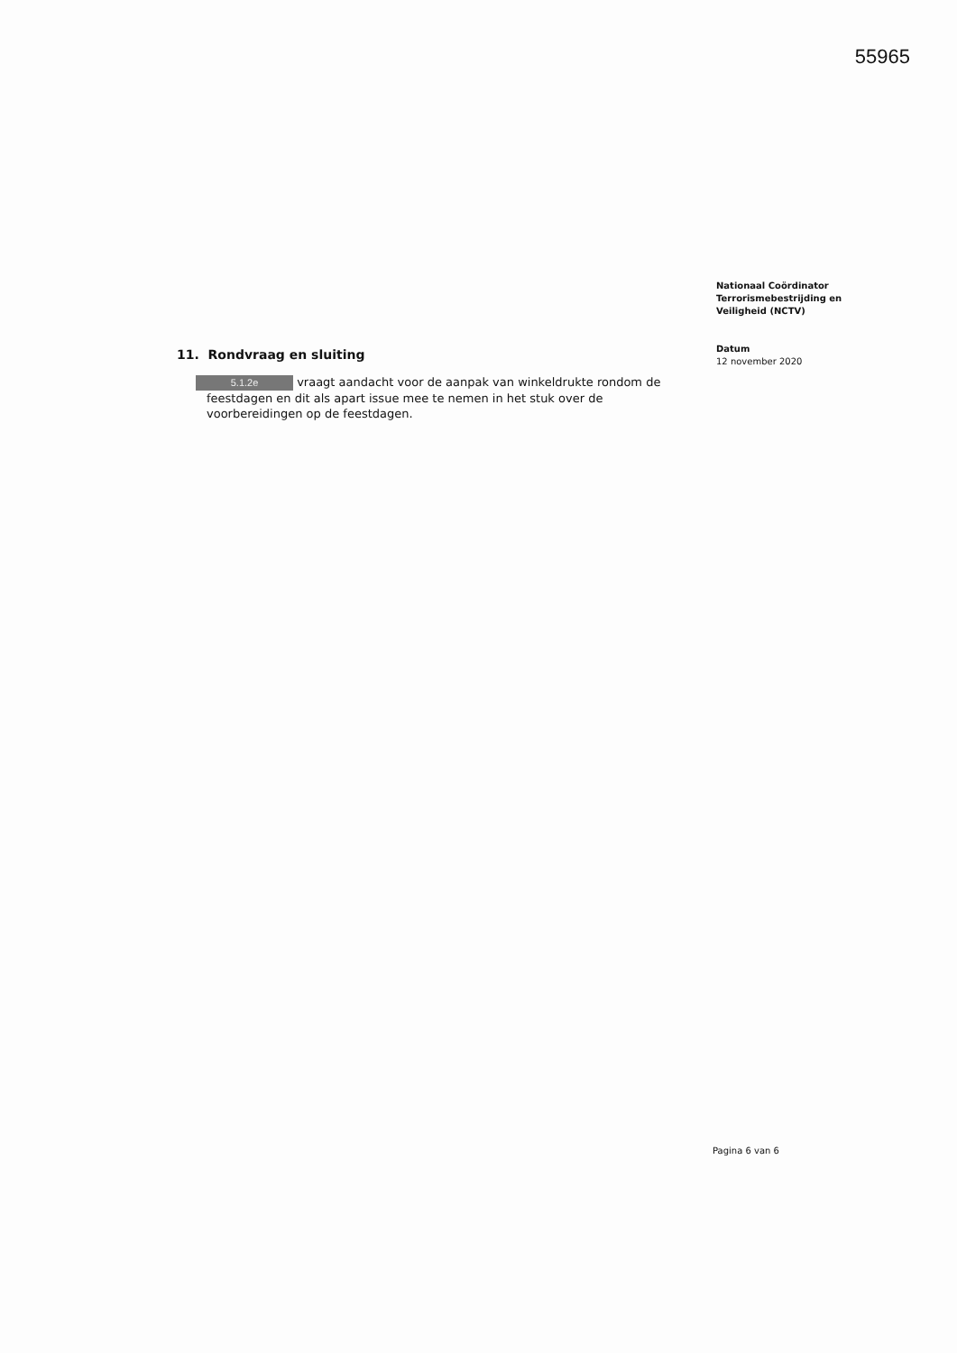55965
11. Rondvraag en sluiting
5.1.2e vraagt aandacht voor de aanpak van winkeldrukte rondom de feestdagen en dit als apart issue mee te nemen in het stuk over de voorbereidingen op de feestdagen.
Nationaal Coördinator
Terrorismebestrijding en
Veiligheid (NCTV)
Datum
12 november 2020
Pagina 6 van 6